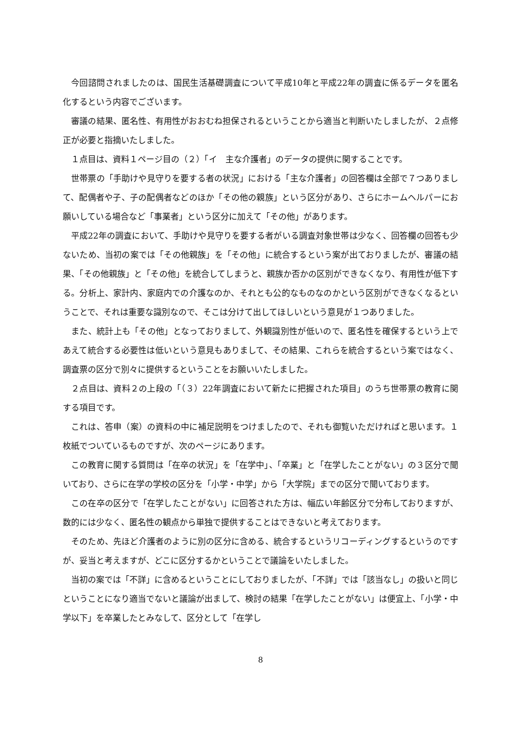今回諮問されましたのは、国民生活基礎調査について平成10年と平成22年の調査に係るデータを匿名化するという内容でございます。
審議の結果、匿名性、有用性がおおむね担保されるということから適当と判断いたしましたが、２点修正が必要と指摘いたしました。
１点目は、資料１ページ目の（２）「イ　主な介護者」のデータの提供に関することです。
世帯票の「手助けや見守りを要する者の状況」における「主な介護者」の回答欄は全部で７つありまして、配偶者や子、子の配偶者などのほか「その他の親族」という区分があり、さらにホームヘルパーにお願いしている場合など「事業者」という区分に加えて「その他」があります。
平成22年の調査において、手助けや見守りを要する者がいる調査対象世帯は少なく、回答欄の回答も少ないため、当初の案では「その他親族」を「その他」に統合するという案が出ておりましたが、審議の結果、「その他親族」と「その他」を統合してしまうと、親族か否かの区別ができなくなり、有用性が低下する。分析上、家計内、家庭内での介護なのか、それとも公的なものなのかという区別ができなくなるということで、それは重要な識別なので、そこは分けて出してほしいという意見が１つありました。
また、統計上も「その他」となっておりまして、外観識別性が低いので、匿名性を確保するという上であえて統合する必要性は低いという意見もありまして、その結果、これらを統合するという案ではなく、調査票の区分で別々に提供するということをお願いいたしました。
２点目は、資料２の上段の「（３）22年調査において新たに把握された項目」のうち世帯票の教育に関する項目です。
これは、答申（案）の資料の中に補足説明をつけましたので、それも御覧いただければと思います。１枚紙でついているものですが、次のページにあります。
この教育に関する質問は「在卒の状況」を「在学中」、「卒業」と「在学したことがない」の３区分で聞いており、さらに在学の学校の区分を「小学・中学」から「大学院」までの区分で聞いております。
この在卒の区分で「在学したことがない」に回答された方は、幅広い年齢区分で分布しておりますが、数的には少なく、匿名性の観点から単独で提供することはできないと考えております。
そのため、先ほど介護者のように別の区分に含める、統合するというリコーディングするというのですが、妥当と考えますが、どこに区分するかということで議論をいたしました。
当初の案では「不詳」に含めるということにしておりましたが、「不詳」では「該当なし」の扱いと同じということになり適当でないと議論が出まして、検討の結果「在学したことがない」は便宜上、「小学・中学以下」を卒業したとみなして、区分として「在学し
8